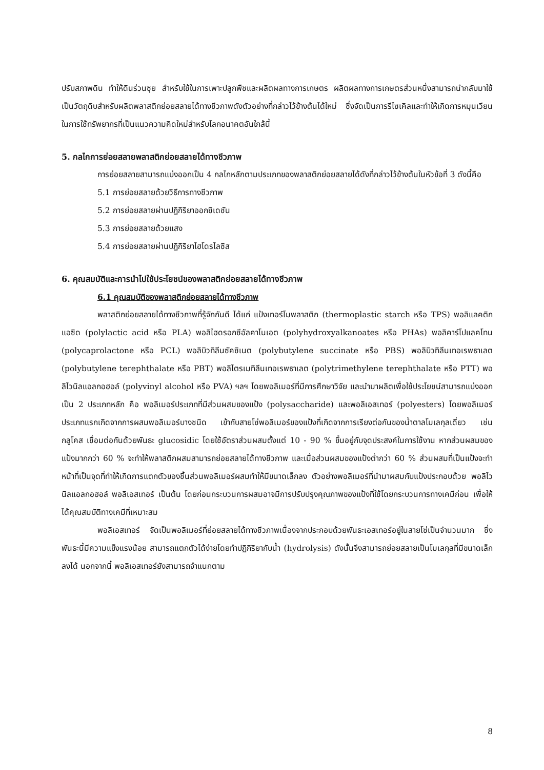ปรับสภาพดิน ทำให้ดินร่วนซุย สำหรับใช้ในการเพาะปลูกพืชและผลิตผลทางการเกษตร ผลิตผลทางการเกษตรส่วนหนึ่งสามารถนำกลับมาใช้เป็นวัตถุดิบสำหรับผลิตพลาสติกย่อยสลายได้ทางชีวภาพดังตัวอย่างที่กล่าวไว้ข้างต้นได้ใหม่ ซึ่งจัดเป็นการรีไซเคิลและทำให้เกิดการหมุนเวียนในการใช้ทรัพยากรที่เป็นแนวความคิดใหม่สำหรับโลกอนาคตอันใกล้นี้
5. กลไกการย่อยสลายพลาสติกย่อยสลายได้ทางชีวภาพ
การย่อยสลายสามารถแบ่งออกเป็น 4 กลไกหลักตามประเภทของพลาสติกย่อยสลายได้ดังที่กล่าวไว้ข้างต้นในหัวข้อที่ 3 ดังนี้คือ
5.1 การย่อยสลายด้วยวิธีการทางชีวภาพ
5.2 การย่อยสลายผ่านปฏิกิริยาออกซิเดชัน
5.3 การย่อยสลายด้วยแสง
5.4 การย่อยสลายผ่านปฏิกิริยาไฮโดรไลซิส
6. คุณสมบัติและการนำไปใช้ประโยชน์ของพลาสติกย่อยสลายได้ทางชีวภาพ
6.1 คุณสมบัติของพลาสติกย่อยสลายได้ทางชีวภาพ
พลาสติกย่อยสลายได้ทางชีวภาพที่รู้จักกันดี ได้แก่ แป้งเทอร์โมพลาสติก (thermoplastic starch หรือ TPS) พอลิแลคติกแอซิด (polylactic acid หรือ PLA) พอลิไฮดรอกซีอัลคาโนเอต (polyhydroxyalkanoates หรือ PHAs) พอลิคาร์โปแลคโทน (polycaprolactone หรือ PCL) พอลิบิวทิลีนซัคซิเนต (polybutylene succinate หรือ PBS) พอลิบิวทิลีนเทอเรพธาเลต (polybutylene terephthalate หรือ PBT) พอลิไตรเมทิลีนเทอเรพธาเลต (polytrimethylene terephthalate หรือ PTT) พอลิไวนิลแอลกอฮอล์ (polyvinyl alcohol หรือ PVA) ฯลฯ โดยพอลิเมอร์ที่มีการศึกษาวิจัย และนำมาผลิตเพื่อใช้ประโยชน์สามารถแบ่งออกเป็น 2 ประเภทหลัก คือ พอลิเมอร์ประเภทที่มีส่วนผสมของแป้ง (polysaccharide) และพอลิเอสเทอร์ (polyesters) โดยพอลิเมอร์ประเภทแรกเกิดจากการผสมพอลิเมอร์บางชนิด เข้ากับสายโซ่พอลิเมอร์ของแป้งที่เกิดจากการเรียงต่อกันของน้ำตาลโมเลกุลเดี่ยว เช่น กลูโคส เชื่อมต่อกันด้วยพันธะ glucosidic โดยใช้อัตราส่วนผสมตั้งแต่ 10 - 90 % ขึ้นอยู่กับจุดประสงค์ในการใช้งาน หากส่วนผสมของแป้งมากกว่า 60 % จะทำให้พลาสติกผสมสามารถย่อยสลายได้ทางชีวภาพ และเมื่อส่วนผสมของแป้งต่ำกว่า 60 % ส่วนผสมที่เป็นแป้งจะทำหน้าที่เป็นจุดที่ทำให้เกิดการแตกตัวของชิ้นส่วนพอลิเมอร์ผสมทำให้มีขนาดเล็กลง ตัวอย่างพอลิเมอร์ที่นำมาผสมกับแป้งประกอบด้วย พอลิไวนิลแอลกอฮอล์ พอลิเอสเทอร์ เป็นต้น โดยก่อนกระบวนการผสมอาจมีการปรับปรุงคุณภาพของแป้งที่ใช้โดยกระบวนการทางเคมีก่อน เพื่อให้ได้คุณสมบัติทางเคมีที่เหมาะสม
พอลิเอสเทอร์ จัดเป็นพอลิเมอร์ที่ย่อยสลายได้ทางชีวภาพเนื่องจากประกอบด้วยพันธะเอสเทอร์อยู่ในสายโซ่เป็นจำนวนมาก ซึ่งพันธะนี้มีความแข็งแรงน้อย สามารถแตกตัวได้ง่ายโดยทำปฏิกิริยากับน้ำ (hydrolysis) ดังนั้นจึงสามารถย่อยสลายเป็นโมเลกุลที่มีขนาดเล็กลงได้ นอกจากนี้ พอลิเอสเทอร์ยังสามารถจำแนกตาม
8